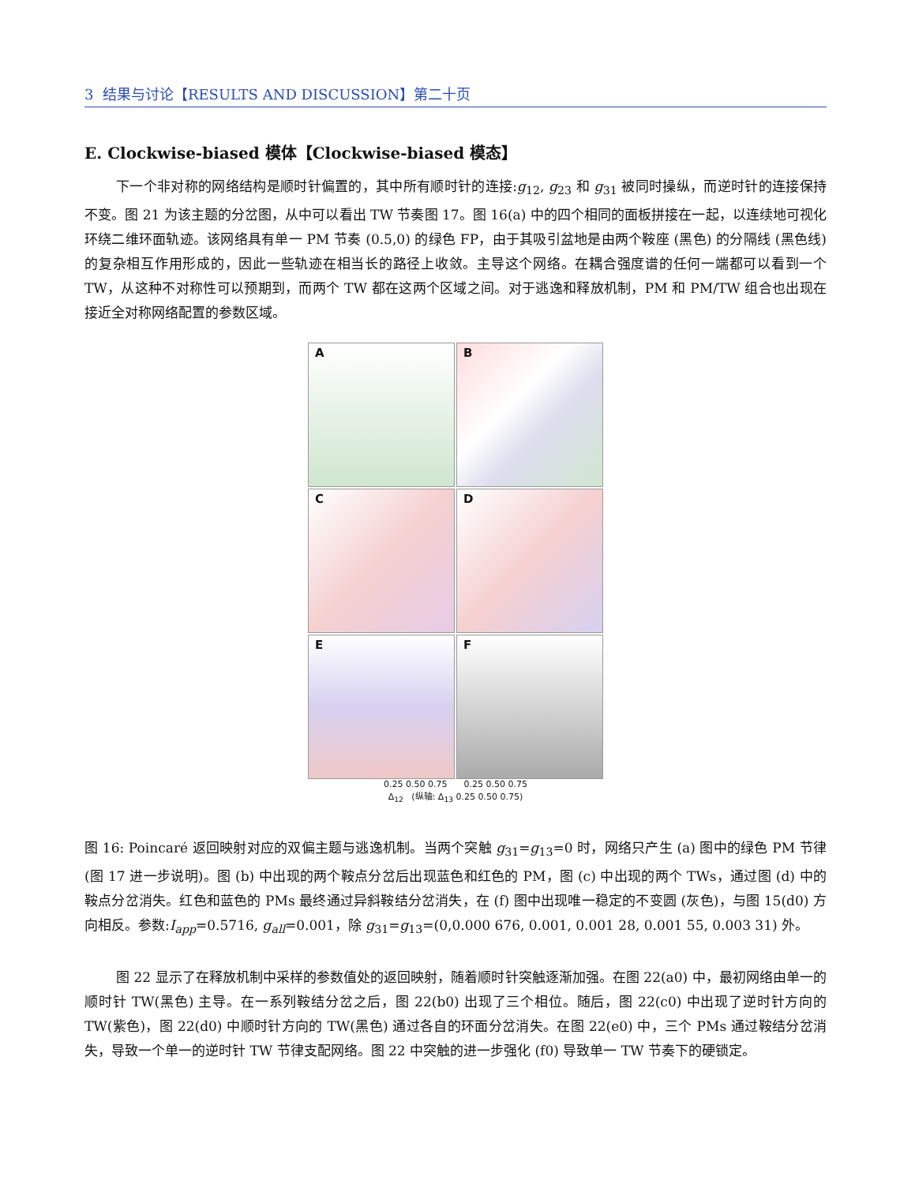3 结果与讨论【RESULTS AND DISCUSSION】第二十页
E. Clockwise-biased 模体【Clockwise-biased 模态】
下一个非对称的网络结构是顺时针偏置的，其中所有顺时针的连接:g<sub>12</sub>, g<sub>23</sub> 和 g<sub>31</sub> 被同时操纵，而逆时针的连接保持不变。图 21 为该主题的分岔图，从中可以看出 TW 节奏图 17。图 16(a) 中的四个相同的面板拼接在一起，以连续地可视化环绕二维环面轨迹。该网络具有单一 PM 节奏 (0.5,0) 的绿色 FP，由于其吸引盆地是由两个鞍座 (黑色) 的分隔线 (黑色线) 的复杂相互作用形成的，因此一些轨迹在相当长的路径上收敛。主导这个网络。在耦合强度谱的任何一端都可以看到一个 TW，从这种不对称性可以预期到，而两个 TW 都在这两个区域之间。对于逃逸和释放机制，PM 和 PM/TW 组合也出现在接近全对称网络配置的参数区域。
A
B
C
D
E
F
0.25 0.50 0.75 0.25 0.50 0.75
Δ<sub>12</sub> (纵轴: Δ<sub>13</sub> 0.25 0.50 0.75)
图 16: Poincaré 返回映射对应的双偏主题与逃逸机制。当两个突触 g<sub>31</sub>=g<sub>13</sub>=0 时，网络只产生 (a) 图中的绿色 PM 节律 (图 17 进一步说明)。图 (b) 中出现的两个鞍点分岔后出现蓝色和红色的 PM，图 (c) 中出现的两个 TWs，通过图 (d) 中的鞍点分岔消失。红色和蓝色的 PMs 最终通过异斜鞍结分岔消失，在 (f) 图中出现唯一稳定的不变圆 (灰色)，与图 15(d0) 方向相反。参数:I<sub>app</sub>=0.5716, g<sub>all</sub>=0.001，除 g<sub>31</sub>=g<sub>13</sub>=(0,0.000 676, 0.001, 0.001 28, 0.001 55, 0.003 31) 外。
图 22 显示了在释放机制中采样的参数值处的返回映射，随着顺时针突触逐渐加强。在图 22(a0) 中，最初网络由单一的顺时针 TW(黑色) 主导。在一系列鞍结分岔之后，图 22(b0) 出现了三个相位。随后，图 22(c0) 中出现了逆时针方向的 TW(紫色)，图 22(d0) 中顺时针方向的 TW(黑色) 通过各自的环面分岔消失。在图 22(e0) 中，三个 PMs 通过鞍结分岔消失，导致一个单一的逆时针 TW 节律支配网络。图 22 中突触的进一步强化 (f0) 导致单一 TW 节奏下的硬锁定。